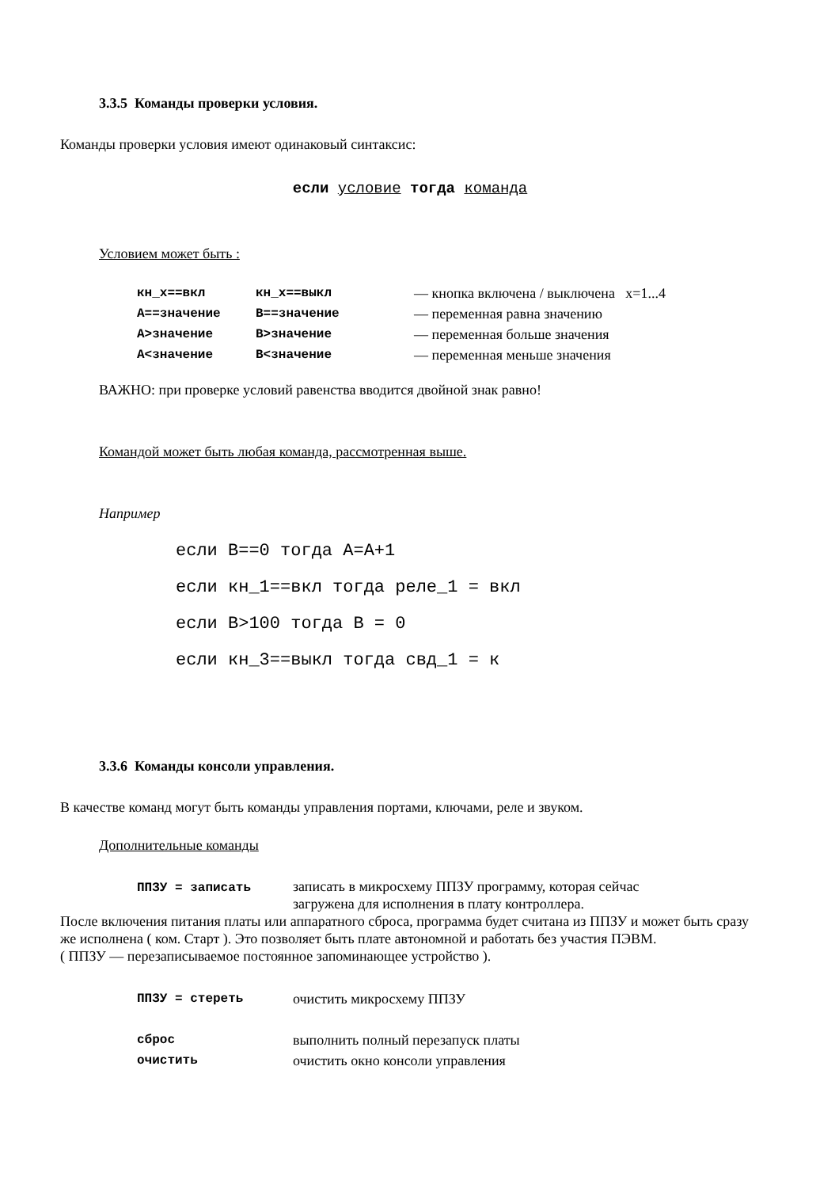3.3.5 Команды проверки условия.
Команды проверки условия имеют одинаковый синтаксис:
если условие тогда команда
Условием может быть :
| кн_x==вкл | кн_x==выкл | — кнопка включена / выключена x=1...4 |
| А==значение | В==значение | — переменная равна значению |
| А>значение | В>значение | — переменная больше значения |
| А<значение | В<значение | — переменная меньше значения |
ВАЖНО: при проверке условий равенства вводится двойной знак равно!
Командой может быть любая команда, рассмотренная выше.
Например
если В==0 тогда А=А+1
если кн_1==вкл тогда реле_1 = вкл
если В>100 тогда В = 0
если кн_3==выкл тогда свд_1 = к
3.3.6 Команды консоли управления.
В качестве команд могут быть команды управления портами, ключами, реле и звуком.
Дополнительные команды
| ППЗУ = записать | записать в микросхему ППЗУ программу, которая сейчас загружена для исполнения в плату контроллера. |
После включения питания платы или аппаратного сброса, программа будет считана из ППЗУ и может быть сразу же исполнена ( ком. Старт ). Это позволяет быть плате автономной и работать без участия ПЭВМ.
( ППЗУ — перезаписываемое постоянное запоминающее устройство ).
| ППЗУ = стереть | очистить микросхему ППЗУ |
| сброс | выполнить полный перезапуск платы |
| очистить | очистить окно консоли управления |